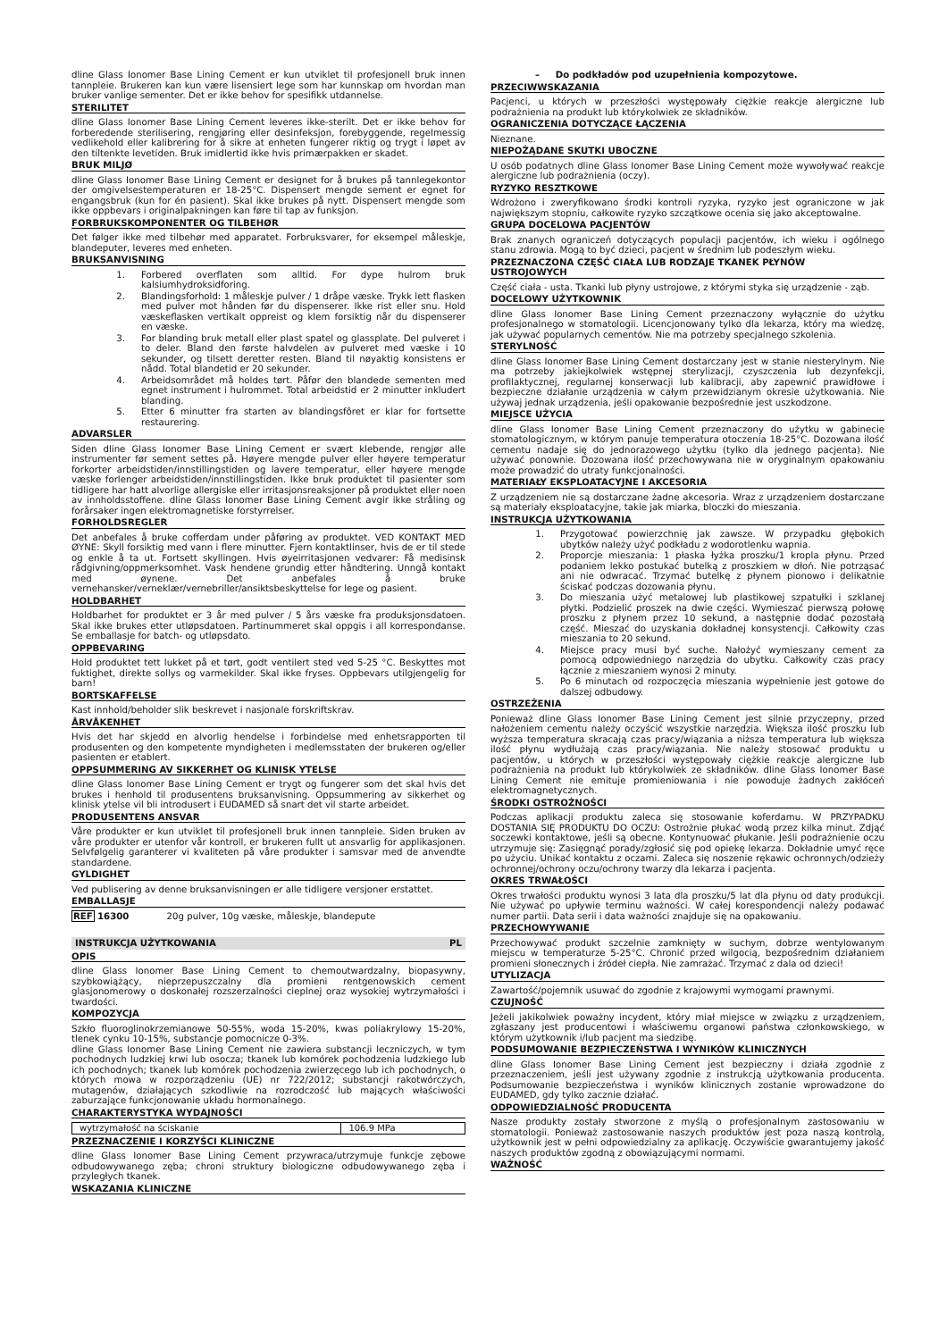dline Glass Ionomer Base Lining Cement er kun utviklet til profesjonell bruk innen tannpleie. Brukeren kan kun være lisensiert lege som har kunnskap om hvordan man bruker vanlige sementer. Det er ikke behov for spesifikk utdannelse.
STERILITET
dline Glass Ionomer Base Lining Cement leveres ikke-sterilt. Det er ikke behov for forberedende sterilisering, rengjøring eller desinfeksjon, forebyggende, regelmessig vedlikehold eller kalibrering for å sikre at enheten fungerer riktig og trygt i løpet av den tiltenkte levetiden. Bruk imidlertid ikke hvis primærpakken er skadet.
BRUK MILJØ
dline Glass Ionomer Base Lining Cement er designet for å brukes på tannlegekontor der omgivelsestemperaturen er 18-25°C. Dispensert mengde sement er egnet for engangsbruk (kun for én pasient). Skal ikke brukes på nytt. Dispensert mengde som ikke oppbevars i originalpakningen kan føre til tap av funksjon.
FORBRUKSKOMPONENTER OG TILBEHØR
Det følger ikke med tilbehør med apparatet. Forbruksvarer, for eksempel måleskje, blandeputer, leveres med enheten.
BRUKSANVISNING
1. Forbered overflaten som alltid. For dype hulrom bruk kalsiumhydroksidforing.
2. Blandingsforhold: 1 måleskje pulver / 1 dråpe væske. Trykk lett flasken med pulver mot hånden før du dispenserer. Ikke rist eller snu. Hold væskeflasken vertikalt oppreist og klem forsiktig når du dispenserer en væske.
3. For blanding bruk metall eller plast spatel og glassplate. Del pulveret i to deler. Bland den første halvdelen av pulveret med væske i 10 sekunder, og tilsett deretter resten. Bland til nøyaktig konsistens er nådd. Total blandetid er 20 sekunder.
4. Arbeidsområdet må holdes tørt. Påfør den blandede sementen med egnet instrument i hulrommet. Total arbeidstid er 2 minutter inkludert blanding.
5. Etter 6 minutter fra starten av blandingsfôret er klar for fortsette restaurering.
ADVARSLER
Siden dline Glass Ionomer Base Lining Cement er svært klebende, rengjør alle instrumenter før sement settes på. Høyere mengde pulver eller høyere temperatur forkorter arbeidstiden/innstillingstiden og lavere temperatur, eller høyere mengde væske forlenger arbeidstiden/innstillingstiden. Ikke bruk produktet til pasienter som tidligere har hatt alvorlige allergiske eller irritasjonsreaksjoner på produktet eller noen av innholdsstoffene. dline Glass Ionomer Base Lining Cement avgir ikke stråling og forårsaker ingen elektromagnetiske forstyrrelser.
FORHOLDSREGLER
Det anbefales å bruke cofferdam under påføring av produktet. VED KONTAKT MED ØYNE: Skyll forsiktig med vann i flere minutter. Fjern kontaktlinser, hvis de er til stede og enkle å ta ut. Fortsett skyllingen. Hvis øyeirritasjonen vedvarer: Få medisinsk rådgivning/oppmerksomhet. Vask hendene grundig etter håndtering. Unngå kontakt med øynene. Det anbefales å bruke vernehansker/verneklær/vernebriller/ansiktsbeskyttelse for lege og pasient.
HOLDBARHET
Holdbarhet for produktet er 3 år med pulver / 5 års væske fra produksjonsdatoen. Skal ikke brukes etter utløpsdatoen. Partinummeret skal oppgis i all korrespondanse. Se emballasje for batch- og utløpsdato.
OPPBEVARING
Hold produktet tett lukket på et tørt, godt ventilert sted ved 5-25 °C. Beskyttes mot fuktighet, direkte sollys og varmekilder. Skal ikke fryses. Oppbevars utilgjengelig for barn!
BORTSKAFFELSE
Kast innhold/beholder slik beskrevet i nasjonale forskriftskrav.
ÅRVÅKENHET
Hvis det har skjedd en alvorlig hendelse i forbindelse med enhetsrapporten til produsenten og den kompetente myndigheten i medlemsstaten der brukeren og/eller pasienten er etablert.
OPPSUMMERING AV SIKKERHET OG KLINISK YTELSE
dline Glass Ionomer Base Lining Cement er trygt og fungerer som det skal hvis det brukes i henhold til produsentens bruksanvisning. Oppsummering av sikkerhet og klinisk ytelse vil bli introdusert i EUDAMED så snart det vil starte arbeidet.
PRODUSENTENS ANSVAR
Våre produkter er kun utviklet til profesjonell bruk innen tannpleie. Siden bruken av våre produkter er utenfor vår kontroll, er brukeren fullt ut ansvarlig for applikasjonen. Selvfølgelig garanterer vi kvaliteten på våre produkter i samsvar med de anvendte standardene.
GYLDIGHET
Ved publisering av denne bruksanvisningen er alle tidligere versjoner erstattet.
EMBALLASJE
REF 16300 20g pulver, 10g væske, måleskje, blandepute
INSTRUKCJA UŻYTKOWANIA PL
OPIS
dline Glass Ionomer Base Lining Cement to chemoutwardzalny, biopasywny, szybkowiążący, nieprzepuszczalny dla promieni rentgenowskich cement glasjonomerowy o doskonałej rozszerzalności cieplnej oraz wysokiej wytrzymałości i twardości.
KOMPOZYCJA
Szkło fluoroglinokrzemianowe 50-55%, woda 15-20%, kwas poliakrylowy 15-20%, tlenek cynku 10-15%, substancje pomocnicze 0-3%.
dline Glass Ionomer Base Lining Cement nie zawiera substancji leczniczych, w tym pochodnych ludzkiej krwi lub osocza; tkanek lub komórek pochodzenia ludzkiego lub ich pochodnych; tkanek lub komórek pochodzenia zwierzęcego lub ich pochodnych, o których mowa w rozporządzeniu (UE) nr 722/2012; substancji rakotwórczych, mutagenów, działających szkodliwie na rozrodczość lub mających właściwości zaburzające funkcjonowanie układu hormonalnego.
CHARAKTERYSTYKA WYDAJNOŚCI
| wytrzymałość na ściskanie | 106.9 MPa |
PRZEZNACZENIE I KORZYŚCI KLINICZNE
dline Glass Ionomer Base Lining Cement przywraca/utrzymuje funkcje zębowe odbudowywanego zęba; chroni struktury biologiczne odbudowywanego zęba i przyległych tkanek.
WSKAZANIA KLINICZNE
– Do podkładów pod uzupełnienia kompozytowe.
PRZECIWWSKAZANIA
Pacjenci, u których w przeszłości występowały ciężkie reakcje alergiczne lub podrażnienia na produkt lub którykolwiek ze składników.
OGRANICZENIA DOTYCZĄCE ŁĄCZENIA
Nieznane.
NIEPOŻĄDANE SKUTKI UBOCZNE
U osób podatnych dline Glass Ionomer Base Lining Cement może wywoływać reakcje alergiczne lub podrażnienia (oczy).
RYZYKO RESZTKOWE
Wdrożono i zweryfikowano środki kontroli ryzyka, ryzyko jest ograniczone w jak największym stopniu, całkowite ryzyko szczątkowe ocenia się jako akceptowalne.
GRUPA DOCELOWA PACJENTÓW
Brak znanych ograniczeń dotyczących populacji pacjentów, ich wieku i ogólnego stanu zdrowia. Mogą to być dzieci, pacjent w średnim lub podeszłym wieku.
PRZEZNACZONA CZĘŚĆ CIAŁA LUB RODZAJE TKANEK PŁYNÓW USTROJOWYCH
Część ciała - usta. Tkanki lub płyny ustrojowe, z którymi styka się urządzenie - ząb.
DOCELOWY UŻYTKOWNIK
dline Glass Ionomer Base Lining Cement przeznaczony wyłącznie do użytku profesjonalnego w stomatologii. Licencjonowany tylko dla lekarza, który ma wiedzę, jak używać popularnych cementów. Nie ma potrzeby specjalnego szkolenia.
STERYLNOŚĆ
dline Glass Ionomer Base Lining Cement dostarczany jest w stanie niesterylnym. Nie ma potrzeby jakiejkolwiek wstępnej sterylizacji, czyszczenia lub dezynfekcji, profilaktycznej, regularnej konserwacji lub kalibracji, aby zapewnić prawidłowe i bezpieczne działanie urządzenia w całym przewidzianym okresie użytkowania. Nie używaj jednak urządzenia, jeśli opakowanie bezpośrednie jest uszkodzone.
MIEJSCE UŻYCIA
dline Glass Ionomer Base Lining Cement przeznaczony do użytku w gabinecie stomatologicznym, w którym panuje temperatura otoczenia 18-25°C. Dozowana ilość cementu nadaje się do jednorazowego użytku (tylko dla jednego pacjenta). Nie używać ponownie. Dozowana ilość przechowywana nie w oryginalnym opakowaniu może prowadzić do utraty funkcjonalności.
MATERIAŁY EKSPLOATACYJNE I AKCESORIA
Z urządzeniem nie są dostarczane żadne akcesoria. Wraz z urządzeniem dostarczane są materiały eksploatacyjne, takie jak miarka, bloczki do mieszania.
INSTRUKCJA UŻYTKOWANIA
1. Przygotować powierzchnię jak zawsze. W przypadku głębokich ubytków należy użyć podkładu z wodorotlenku wapnia.
2. Proporcje mieszania: 1 płaska łyżka proszku/1 kropla płynu. Przed podaniem lekko postukać butelką z proszkiem w dłoń. Nie potrząsać ani nie odwracać. Trzymać butelkę z płynem pionowo i delikatnie ściskać podczas dozowania płynu.
3. Do mieszania użyć metalowej lub plastikowej szpatułki i szklanej płytki. Podzielić proszek na dwie części. Wymieszać pierwszą połowę proszku z płynem przez 10 sekund, a następnie dodać pozostałą część. Mieszać do uzyskania dokładnej konsystencji. Całkowity czas mieszania to 20 sekund.
4. Miejsce pracy musi być suche. Nałożyć wymieszany cement za pomocą odpowiedniego narzędzia do ubytku. Całkowity czas pracy łącznie z mieszaniem wynosi 2 minuty.
5. Po 6 minutach od rozpoczęcia mieszania wypełnienie jest gotowe do dalszej odbudowy.
OSTRZEŻENIA
Ponieważ dline Glass Ionomer Base Lining Cement jest silnie przyczepny, przed nałożeniem cementu należy oczyścić wszystkie narzędzia. Większa ilość proszku lub wyższa temperatura skracają czas pracy/wiązania a niższa temperatura lub większa ilość płynu wydłużają czas pracy/wiązania. Nie należy stosować produktu u pacjentów, u których w przeszłości występowały ciężkie reakcje alergiczne lub podrażnienia na produkt lub którykolwiek ze składników. dline Glass Ionomer Base Lining Cement nie emituje promieniowania i nie powoduje żadnych zakłóceń elektromagnetycznych.
ŚRODKI OSTROŻNOŚCI
Podczas aplikacji produktu zaleca się stosowanie koferdamu. W PRZYPADKU DOSTANIA SIĘ PRODUKTU DO OCZU: Ostrożnie płukać wodą przez kilka minut. Zdjąć soczewki kontaktowe, jeśli są obecne. Kontynuować płukanie. Jeśli podrażnienie oczu utrzymuje się: Zasięgnąć porady/zgłosić się pod opiekę lekarza. Dokładnie umyć ręce po użyciu. Unikać kontaktu z oczami. Zaleca się noszenie rękawic ochronnych/odzieży ochronnej/ochrony oczu/ochrony twarzy dla lekarza i pacjenta.
OKRES TRWAŁOŚCI
Okres trwałości produktu wynosi 3 lata dla proszku/5 lat dla płynu od daty produkcji. Nie używać po upływie terminu ważności. W całej korespondencji należy podawać numer partii. Data serii i data ważności znajduje się na opakowaniu.
PRZECHOWYWANIE
Przechowywać produkt szczelnie zamknięty w suchym, dobrze wentylowanym miejscu w temperaturze 5-25°C. Chronić przed wilgocią, bezpośrednim działaniem promieni słonecznych i źródeł ciepła. Nie zamrażać. Trzymać z dala od dzieci!
UTYLIZACJA
Zawartość/pojemnik usuwać do zgodnie z krajowymi wymogami prawnymi.
CZUJNOŚĆ
Jeżeli jakikolwiek poważny incydent, który miał miejsce w związku z urządzeniem, zgłaszany jest producentowi i właściwemu organowi państwa członkowskiego, w którym użytkownik i/lub pacjent ma siedzibę.
PODSUMOWANIE BEZPIECZEŃSTWA I WYNIKÓW KLINICZNYCH
dline Glass Ionomer Base Lining Cement jest bezpieczny i działa zgodnie z przeznaczeniem, jeśli jest używany zgodnie z instrukcją użytkowania producenta. Podsumowanie bezpieczeństwa i wyników klinicznych zostanie wprowadzone do EUDAMED, gdy tylko zacznie działać.
ODPOWIEDZIALNOŚĆ PRODUCENTA
Nasze produkty zostały stworzone z myślą o profesjonalnym zastosowaniu w stomatologii. Ponieważ zastosowanie naszych produktów jest poza naszą kontrolą, użytkownik jest w pełni odpowiedzialny za aplikację. Oczywiście gwarantujemy jakość naszych produktów zgodną z obowiązującymi normami.
WAŻNOŚĆ